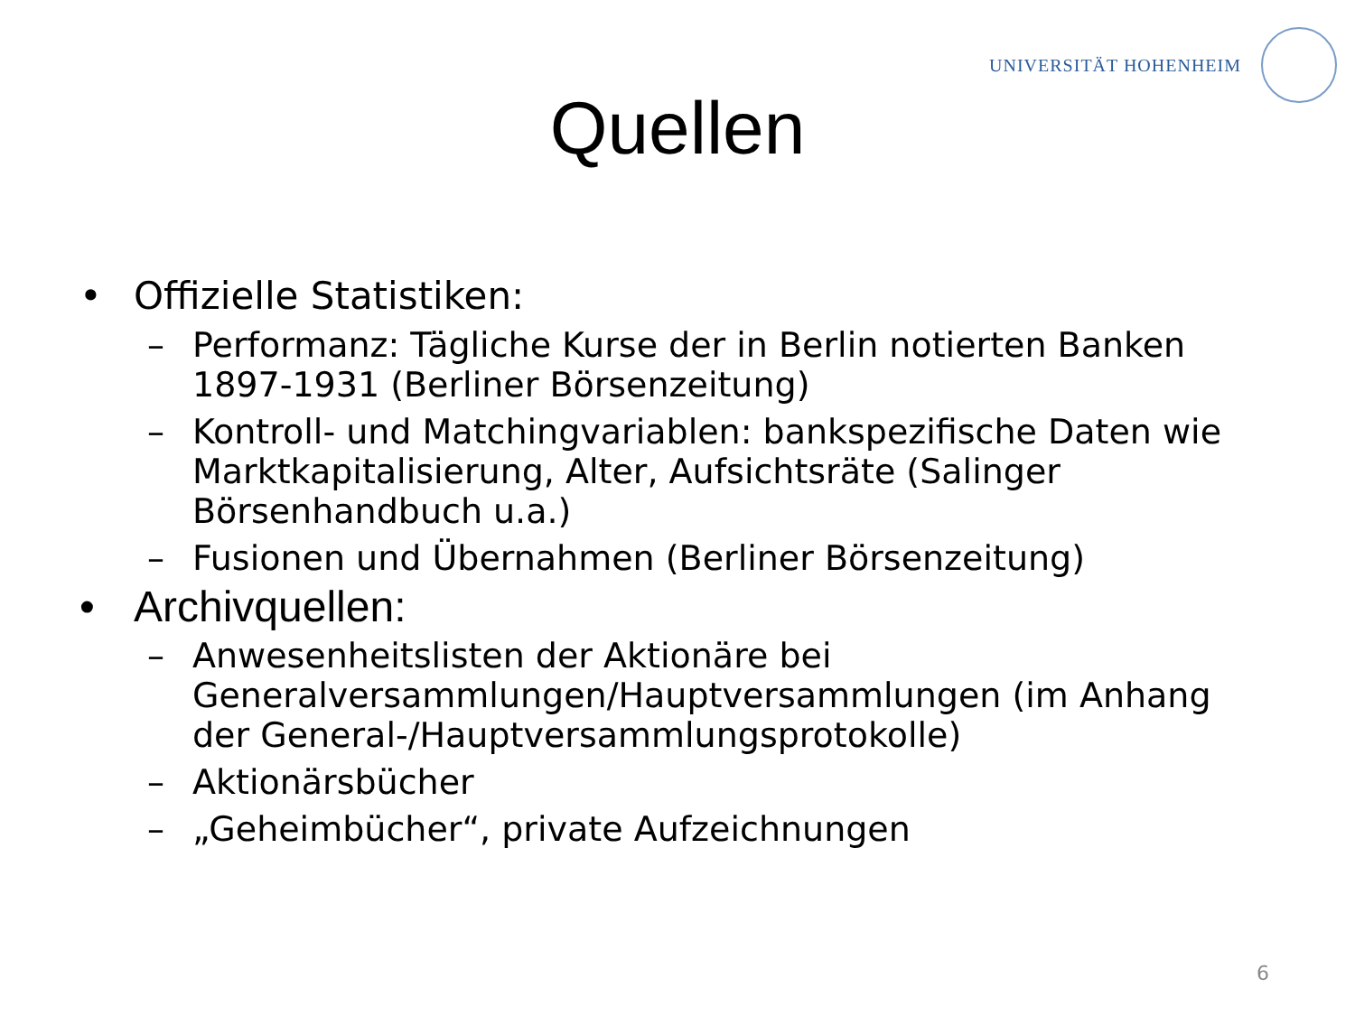UNIVERSITÄT HOHENHEIM
Quellen
• Offizielle Statistiken:
– Performanz: Tägliche Kurse der in Berlin notierten Banken 1897-1931 (Berliner Börsenzeitung)
– Kontroll- und Matchingvariablen: bankspezifische Daten wie Marktkapitalisierung, Alter, Aufsichtsräte (Salinger Börsenhandbuch u.a.)
– Fusionen und Übernahmen (Berliner Börsenzeitung)
• Archivquellen:
– Anwesenheitslisten der Aktionäre bei Generalversammlungen/Hauptversammlungen (im Anhang der General-/Hauptversammlungsprotokolle)
– Aktionärsbücher
– „Geheimbücher“, private Aufzeichnungen
6